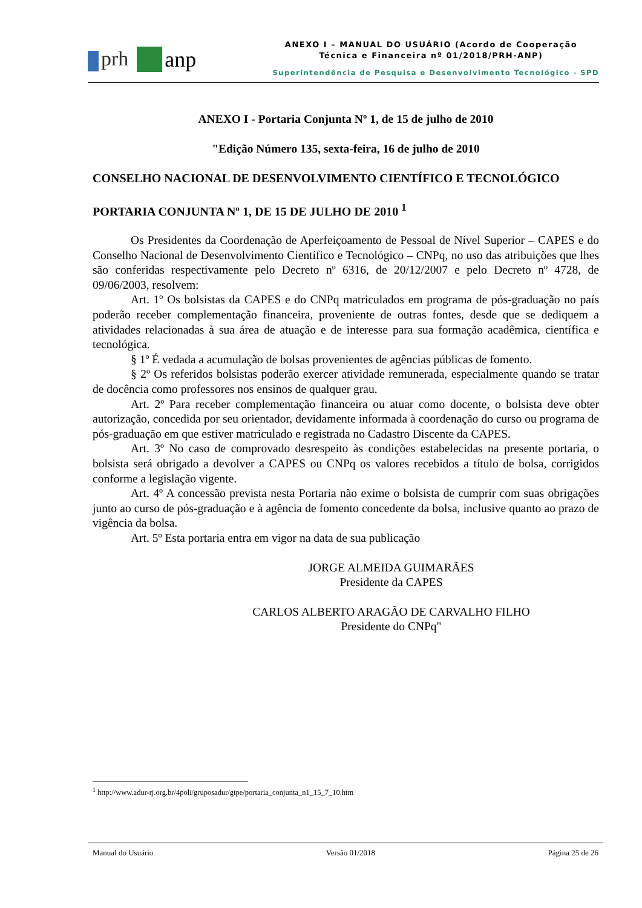prh anp
ANEXO I – MANUAL DO USUÁRIO (Acordo de Cooperação
Técnica e Financeira nº 01/2018/PRH-ANP)
Superintendência de Pesquisa e Desenvolvimento Tecnológico - SPD
ANEXO I - Portaria Conjunta Nº 1, de 15 de julho de 2010
"Edição Número 135, sexta-feira, 16 de julho de 2010
CONSELHO NACIONAL DE DESENVOLVIMENTO CIENTÍFICO E TECNOLÓGICO
PORTARIA CONJUNTA Nº 1, DE 15 DE JULHO DE 2010 <sup>1</sup>
Os Presidentes da Coordenação de Aperfeiçoamento de Pessoal de Nível Superior – CAPES e do Conselho Nacional de Desenvolvimento Científico e Tecnológico – CNPq, no uso das atribuições que lhes são conferidas respectivamente pelo Decreto nº 6316, de 20/12/2007 e pelo Decreto nº 4728, de 09/06/2003, resolvem:
Art. 1º Os bolsistas da CAPES e do CNPq matriculados em programa de pós-graduação no país poderão receber complementação financeira, proveniente de outras fontes, desde que se dediquem a atividades relacionadas à sua área de atuação e de interesse para sua formação acadêmica, científica e tecnológica.
§ 1º É vedada a acumulação de bolsas provenientes de agências públicas de fomento.
§ 2º Os referidos bolsistas poderão exercer atividade remunerada, especialmente quando se tratar de docência como professores nos ensinos de qualquer grau.
Art. 2º Para receber complementação financeira ou atuar como docente, o bolsista deve obter autorização, concedida por seu orientador, devidamente informada à coordenação do curso ou programa de pós-graduação em que estiver matriculado e registrada no Cadastro Discente da CAPES.
Art. 3º No caso de comprovado desrespeito às condições estabelecidas na presente portaria, o bolsista será obrigado a devolver a CAPES ou CNPq os valores recebidos a título de bolsa, corrigidos conforme a legislação vigente.
Art. 4º A concessão prevista nesta Portaria não exime o bolsista de cumprir com suas obrigações junto ao curso de pós-graduação e à agência de fomento concedente da bolsa, inclusive quanto ao prazo de vigência da bolsa.
Art. 5º Esta portaria entra em vigor na data de sua publicação
JORGE ALMEIDA GUIMARÃES
Presidente da CAPES
CARLOS ALBERTO ARAGÃO DE CARVALHO FILHO
Presidente do CNPq"
<sup>1</sup> http://www.adur-rj.org.br/4poli/gruposadur/gtpe/portaria_conjunta_n1_15_7_10.htm
Manual do Usuário Versão 01/2018 Página 25 de 26